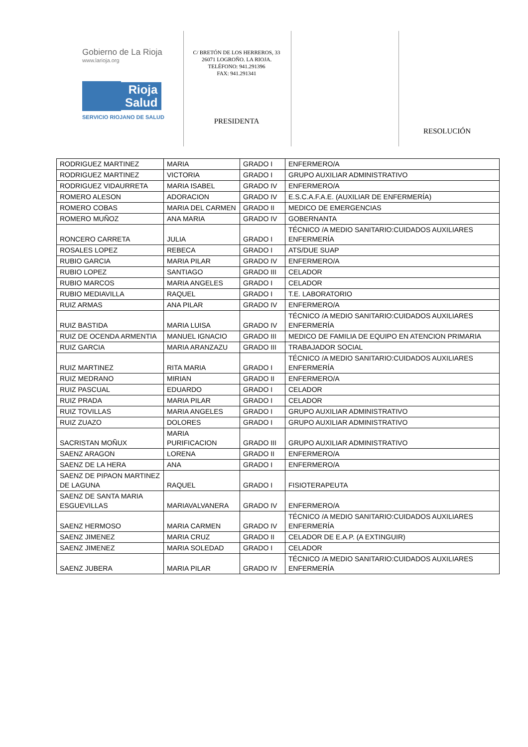Gobierno de La Rioja
www.larioja.org
Rioja
Salud
SERVICIO RIOJANO DE SALUD
C/ BRETÓN DE LOS HERREROS, 33
26071 LOGROÑO. LA RIOJA.
TELÉFONO: 941.291396
FAX: 941.291341
PRESIDENTA
RESOLUCIÓN
| RODRIGUEZ MARTINEZ | MARIA | GRADO I | ENFERMERO/A |
| RODRIGUEZ MARTINEZ | VICTORIA | GRADO I | GRUPO AUXILIAR ADMINISTRATIVO |
| RODRIGUEZ VIDAURRETA | MARIA ISABEL | GRADO IV | ENFERMERO/A |
| ROMERO ALESON | ADORACION | GRADO IV | E.S.C.A.F.A.E. (AUXILIAR DE ENFERMERÍA) |
| ROMERO COBAS | MARIA DEL CARMEN | GRADO II | MEDICO DE EMERGENCIAS |
| ROMERO MUÑOZ | ANA MARIA | GRADO IV | GOBERNANTA |
| RONCERO CARRETA | JULIA | GRADO I | TÉCNICO /A MEDIO SANITARIO:CUIDADOS AUXILIARES ENFERMERÍA |
| ROSALES LOPEZ | REBECA | GRADO I | ATS/DUE SUAP |
| RUBIO GARCIA | MARIA PILAR | GRADO IV | ENFERMERO/A |
| RUBIO LOPEZ | SANTIAGO | GRADO III | CELADOR |
| RUBIO MARCOS | MARIA ANGELES | GRADO I | CELADOR |
| RUBIO MEDIAVILLA | RAQUEL | GRADO I | T.E. LABORATORIO |
| RUIZ ARMAS | ANA PILAR | GRADO IV | ENFERMERO/A |
| RUIZ BASTIDA | MARIA LUISA | GRADO IV | TÉCNICO /A MEDIO SANITARIO:CUIDADOS AUXILIARES ENFERMERÍA |
| RUIZ DE OCENDA ARMENTIA | MANUEL IGNACIO | GRADO III | MEDICO DE FAMILIA DE EQUIPO EN ATENCION PRIMARIA |
| RUIZ GARCIA | MARIA ARANZAZU | GRADO III | TRABAJADOR SOCIAL |
| RUIZ MARTINEZ | RITA MARIA | GRADO I | TÉCNICO /A MEDIO SANITARIO:CUIDADOS AUXILIARES ENFERMERÍA |
| RUIZ MEDRANO | MIRIAN | GRADO II | ENFERMERO/A |
| RUIZ PASCUAL | EDUARDO | GRADO I | CELADOR |
| RUIZ PRADA | MARIA PILAR | GRADO I | CELADOR |
| RUIZ TOVILLAS | MARIA ANGELES | GRADO I | GRUPO AUXILIAR ADMINISTRATIVO |
| RUIZ ZUAZO | DOLORES | GRADO I | GRUPO AUXILIAR ADMINISTRATIVO |
| SACRISTAN MOÑUX | MARIA PURIFICACION | GRADO III | GRUPO AUXILIAR ADMINISTRATIVO |
| SAENZ ARAGON | LORENA | GRADO II | ENFERMERO/A |
| SAENZ DE LA HERA | ANA | GRADO I | ENFERMERO/A |
| SAENZ DE PIPAON MARTINEZ DE LAGUNA | RAQUEL | GRADO I | FISIOTERAPEUTA |
| SAENZ DE SANTA MARIA ESGUEVILLAS | MARIAVALVANERA | GRADO IV | ENFERMERO/A |
| SAENZ HERMOSO | MARIA CARMEN | GRADO IV | TÉCNICO /A MEDIO SANITARIO:CUIDADOS AUXILIARES ENFERMERÍA |
| SAENZ JIMENEZ | MARIA CRUZ | GRADO II | CELADOR DE E.A.P. (A EXTINGUIR) |
| SAENZ JIMENEZ | MARIA SOLEDAD | GRADO I | CELADOR |
| SAENZ JUBERA | MARIA PILAR | GRADO IV | TÉCNICO /A MEDIO SANITARIO:CUIDADOS AUXILIARES ENFERMERÍA |